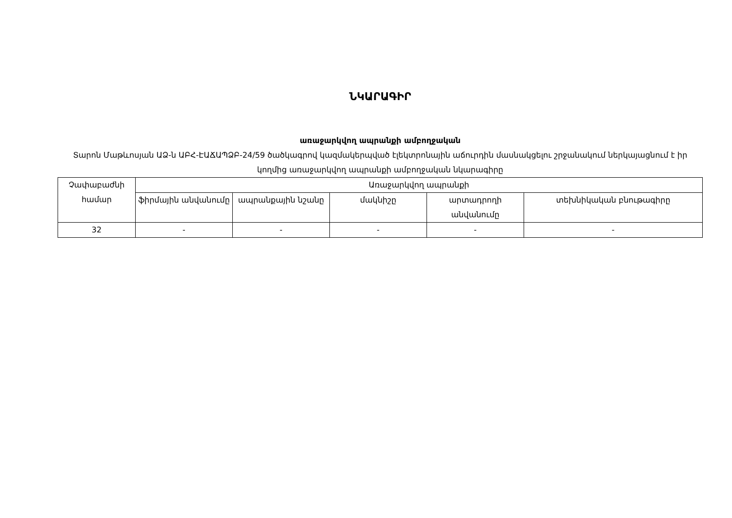ՆԿԱՐԱԳԻՐ
առաջարկվող ապրանքի ամբողջական
Տարոն Մաթևոսյան ԱՁ-ն ԱԲՀ-ԷԱՃԱՊՁԲ-24/59 ծածկագրով կազմակերպված էլեկտրոնային աճուրդին մասնակցելու շրջանակում ներկայացնում է իր կողմից առաջարկվող ապրանքի ամբողջական նկարագիրը
| Չափաբաժնի համար | Առաջարկվող ապրանքի | | | | |
| --- | --- | --- | --- | --- | --- |
| | ֆիրմային անվանումը | ապրանքային նշանը | մակնիշը | արտադրողի անվանումը | տեխնիկական բնութագիրը |
| 32 | - | - | - | - | - |